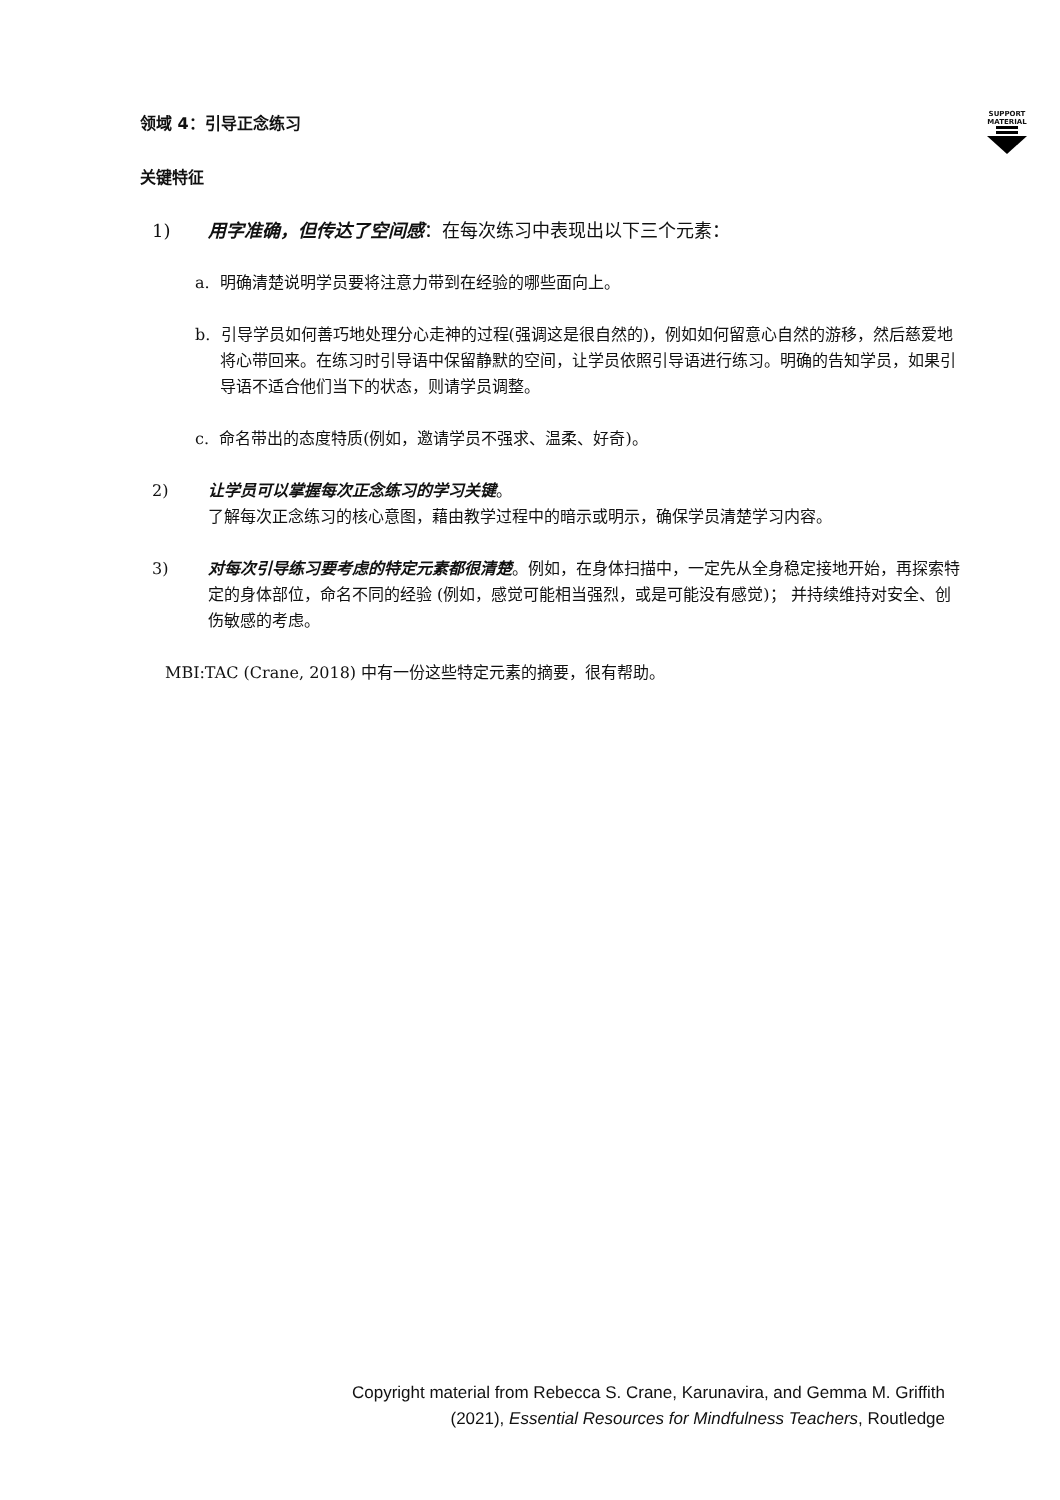SUPPORT MATERIAL
领域 4：引导正念练习
关键特征
1) 用字准确，但传达了空间感：在每次练习中表现出以下三个元素：
a. 明确清楚说明学员要将注意力带到在经验的哪些面向上。
b. 引导学员如何善巧地处理分心走神的过程(强调这是很自然的)，例如如何留意心自然的游移，然后慈爱地将心带回来。在练习时引导语中保留静默的空间，让学员依照引导语进行练习。明确的告知学员，如果引导语不适合他们当下的状态，则请学员调整。
c. 命名带出的态度特质(例如，邀请学员不强求、温柔、好奇)。
2) 让学员可以掌握每次正念练习的学习关键。
了解每次正念练习的核心意图，藉由教学过程中的暗示或明示，确保学员清楚学习内容。
3) 对每次引导练习要考虑的特定元素都很清楚。例如，在身体扫描中，一定先从全身稳定接地开始，再探索特定的身体部位，命名不同的经验 (例如，感觉可能相当强烈，或是可能没有感觉)； 并持续维持对安全、创伤敏感的考虑。
MBI:TAC (Crane, 2018) 中有一份这些特定元素的摘要，很有帮助。
Copyright material from Rebecca S. Crane, Karunavira, and Gemma M. Griffith
(2021), Essential Resources for Mindfulness Teachers, Routledge